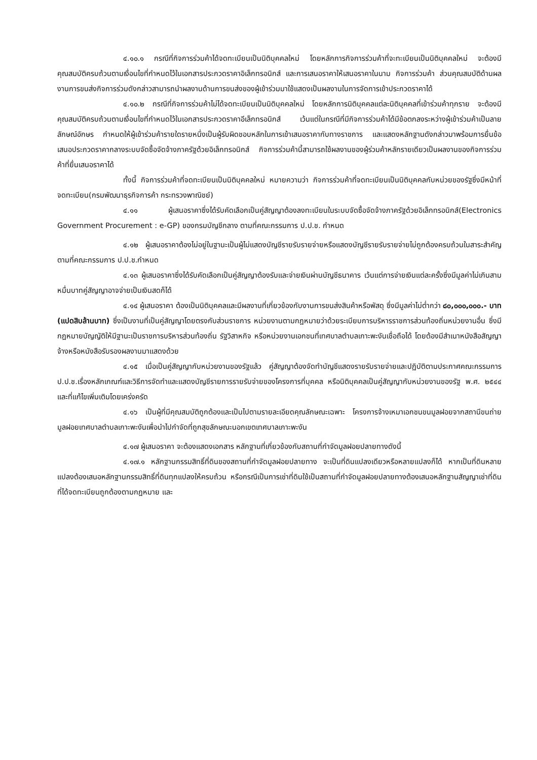๔.๑๐.๑ กรณีที่กิจการร่วมค้าได้จดทะเบียนเป็นนิติบุคคลใหม่ โดยหลักการกิจการร่วมค้าที่จะทะเบียนเป็นนิติบุคคลใหม่ จะต้องมีคุณสมบัติครบถ้วนตามเงื่อนไขที่กำหนดไว้ในเอกสารประกวดราคาอิเล็กทรอนิกส์ และการเสนอราคาให้เสนอราคาในนาม กิจการร่วมค้า ส่วนคุณสมบัติด้านผลงานการขนส่งกิจการร่วมดังกล่าวสามารถนำผลงานด้านการขนส่งของผู้เข้าร่วมมาใช้แสดงเป็นผลงานในการจัดการเข้าประกวดราคาได้
๔.๑๐.๒ กรณีที่กิจการร่วมค้าไม่ได้จดทะเบียนเป็นนิติบุคคลใหม่ โดยหลักการนิติบุคคลแต่ละนิติบุคคลที่เข้าร่วมค้าทุกราย จะต้องมีคุณสมบัติครบถ้วนตามเงื่อนไขที่กำหนดไว้ในเอกสารประกวดราคาอีเล็กทรอนิกส์ เว้นแต่ในกรณีที่มีกิจการร่วมค้าได้มีข้อตกลงระหว่างผู้เข้าร่วมค้าเป็นลายลักษณ์อักษร กำหนดให้ผู้เข้าร่วมค้ารายใดรายหนึ่งเป็นผู้รับผิดชอบหลักในการเข้าเสนอราคากับทางราชการ และแสดงหลักฐานดังกล่าวมาพร้อมการยื่นข้อเสนอประกวดราคากลางระบบจัดซื้อจัดจ้างภาครัฐด้วยอิเล็กทรอนิกส์ กิจการร่วมค้านี้สามารถใช้ผลงานของผู้ร่วมค้าหลักรายเดียวเป็นผลงานของกิจการร่วมค้าที่ยื่นเสนอราคาได้
ทั้งนี้ กิจการร่วมค้าที่จดทะเบียนเป็นนิติบุคคลใหม่ หมายความว่า กิจการร่วมค้าที่จดทะเบียนเป็นนิติบุคคลกับหน่วยของรัฐซึ่งมีหน้าที่จดทะเบียน(กรมพัฒนาธุรกิจการค้า กระทรวงพาณิชย์)
๔.๑๑ ผู้เสนอราคาซึ่งได้รับคัดเลือกเป็นคู่สัญญาต้องลงทะเบียนในระบบจัดซื้อจัดจ้างภาครัฐด้วยอิเล็กทรอนิกส์(Electronics Government Procurement : e-GP) ของกรมบัญชีกลาง ตามที่คณะกรรมการ ป.ป.ช. กำหนด
๔.๑๒ ผู้เสนอราคาต้องไม่อยู่ในฐานะเป็นผู้ไม่แสดงบัญชีรายรับรายจ่ายหรือแสดงบัญชีรายรับรายจ่ายไม่ถูกต้องครบถ้วนในสาระสำคัญ ตามที่คณะกรรมการ ป.ป.ช.กำหนด
๔.๑๓ ผู้เสนอราคาซึ่งได้รับคัดเลือกเป็นคู่สัญญาต้องรับและจ่ายเงินผ่านบัญชีธนาคาร เว้นแต่การจ่ายเงินแต่ละครั้งซึ่งมีมูลค่าไม่เกินสามหมื่นบาทคู่สัญญาอาจจ่ายเป็นเงินสดก็ได้
๔.๑๔ ผู้เสนอราคา ต้องเป็นนิติบุคคลและมีผลงานที่เกี่ยวข้องกับงานการขนส่งสินค้าหรือพัสดุ ซึ่งมีมูลค่าไม่ต่ำกว่า ๘๐,๐๐๐,๐๐๐.- บาท (แปดสิบล้านบาท) ซึ่งเป็นงานที่เป็นคู่สัญญาโดยตรงกับส่วนราชการ หน่วยงานตามกฎหมายว่าด้วยระเบียบการบริหารราชการส่วนท้องถิ่นหน่วยงานอื่น ซึ่งมีกฎหมายบัญญัติให้มีฐานะเป็นราชการบริหารส่วนท้องถิ่น รัฐวิสาหกิจ หรือหน่วยงานเอกชนที่เทศบาลตำบลเกาะพะงันเชื่อถือได้ โดยต้องมีสำเนาหนังสือสัญญาจ้างหรือหนังสือรับรองผลงานมาแสดงด้วย
๔.๑๕ เมื่อเป็นคู่สัญญากับหน่วยงานของรัฐแล้ว คู่สัญญาต้องจัดทำบัญชีแสดงรายรับรายจ่ายและปฏิบัติตามประกาศคณะกรรมการ ป.ป.ช.เรื่องหลักเกณฑ์และวิธีการจัดทำและแสดงบัญชีรายการรายรับจ่ายของโครงการที่บุคคล หรือนิติบุคคลเป็นคู่สัญญากับหน่วยงานของรัฐ พ.ศ. ๒๕๔๔ และที่แก้ไขเพิ่มเติมโดยเคร่งครัด
๔.๑๖ เป็นผู้ที่มีคุณสมบัติถูกต้องและเป็นไปตามรายละเอียดคุณลักษณะเฉพาะ โครงการจ้างเหมาเอกชนขนมูลฝอยจากสถานีขนถ่ายมูลฝอยเทศบาลตำบลเกาะพะงันเพื่อนำไปกำจัดที่ถูกสุขลักษณะนอกเขตเทศบาลเกาะพะงัน
๔.๑๗ ผู้เสนอราคา จะต้องแสดงเอกสาร หลักฐานที่เกี่ยวข้องกับสถานที่กำจัดมูลฝอยปลายทางดังนี้
๔.๑๗.๑ หลักฐานกรรมสิทธิ์ที่ดินของสถานที่กำจัดมูลฝอยปลายทาง จะเป็นที่ดินแปลงเดียวหรือหลายแปลงก็ได้ หากเป็นที่ดินหลายแปลงต้องเสนอหลักฐานกรรมสิทธิ์ที่ดินทุกแปลงให้ครบถ้วน หรือกรณีเป็นการเช่าที่ดินใช้เป็นสถานที่กำจัดมูลฝอยปลายทางต้องเสนอหลักฐานสัญญาเช่าที่ดินที่ได้จดทะเบียนถูกต้องตามกฎหมาย และ